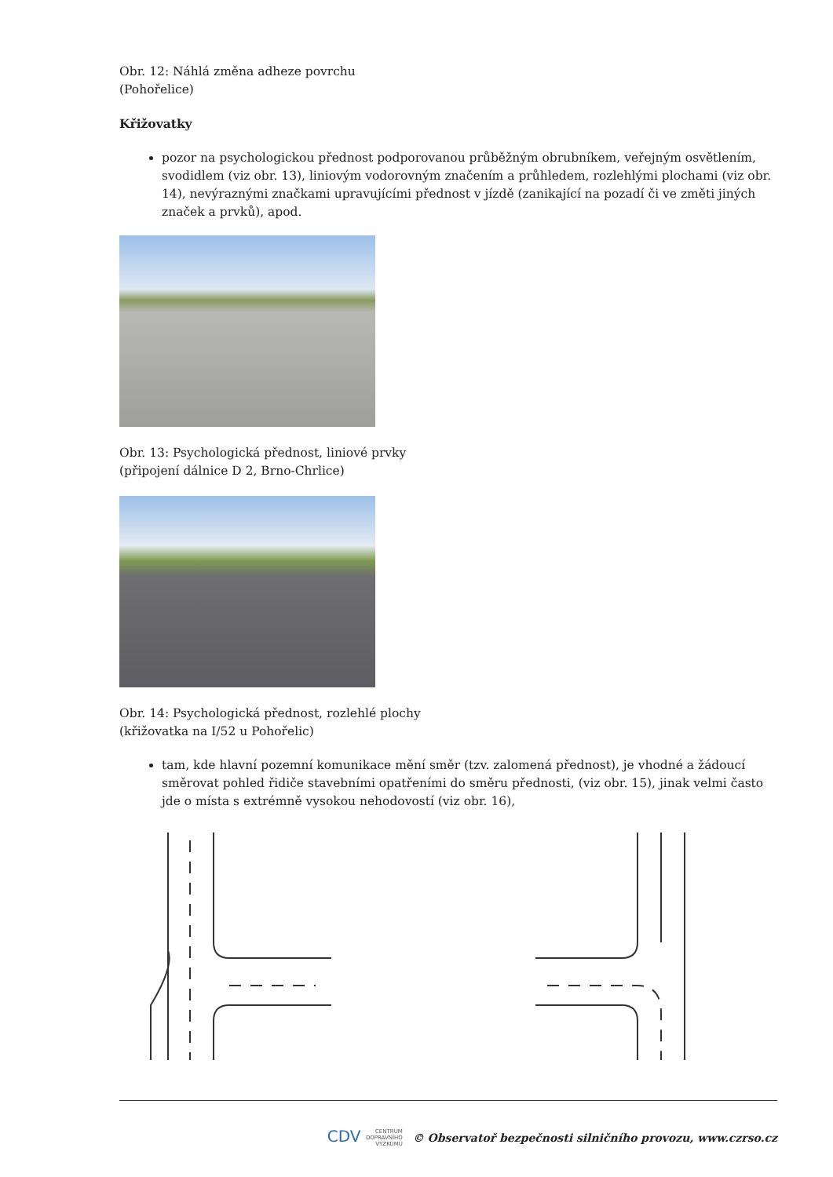Obr. 12: Náhlá změna adheze povrchu
(Pohořelice)
Křižovatky
pozor na psychologickou přednost podporovanou průběžným obrubníkem, veřejným osvětlením, svodidlem (viz obr. 13), liniovým vodorovným značením a průhledem, rozlehlými plochami (viz obr. 14), nevýraznými značkami upravujícími přednost v jízdě (zanikající na pozadí či ve změti jiných značek a prvků), apod.
Obr. 13: Psychologická přednost, liniové prvky
(připojení dálnice D 2, Brno-Chrlice)
Obr. 14: Psychologická přednost, rozlehlé plochy
(křižovatka na I/52 u Pohořelic)
tam, kde hlavní pozemní komunikace mění směr (tzv. zalomená přednost), je vhodné a žádoucí směrovat pohled řidiče stavebními opatřeními do směru přednosti, (viz obr. 15), jinak velmi často jde o místa s extrémně vysokou nehodovostí (viz obr. 16),
CDV CENTRUM
DOPRAVNÍHO
VÝZKUMU © Observatoř bezpečnosti silničního provozu, www.czrso.cz